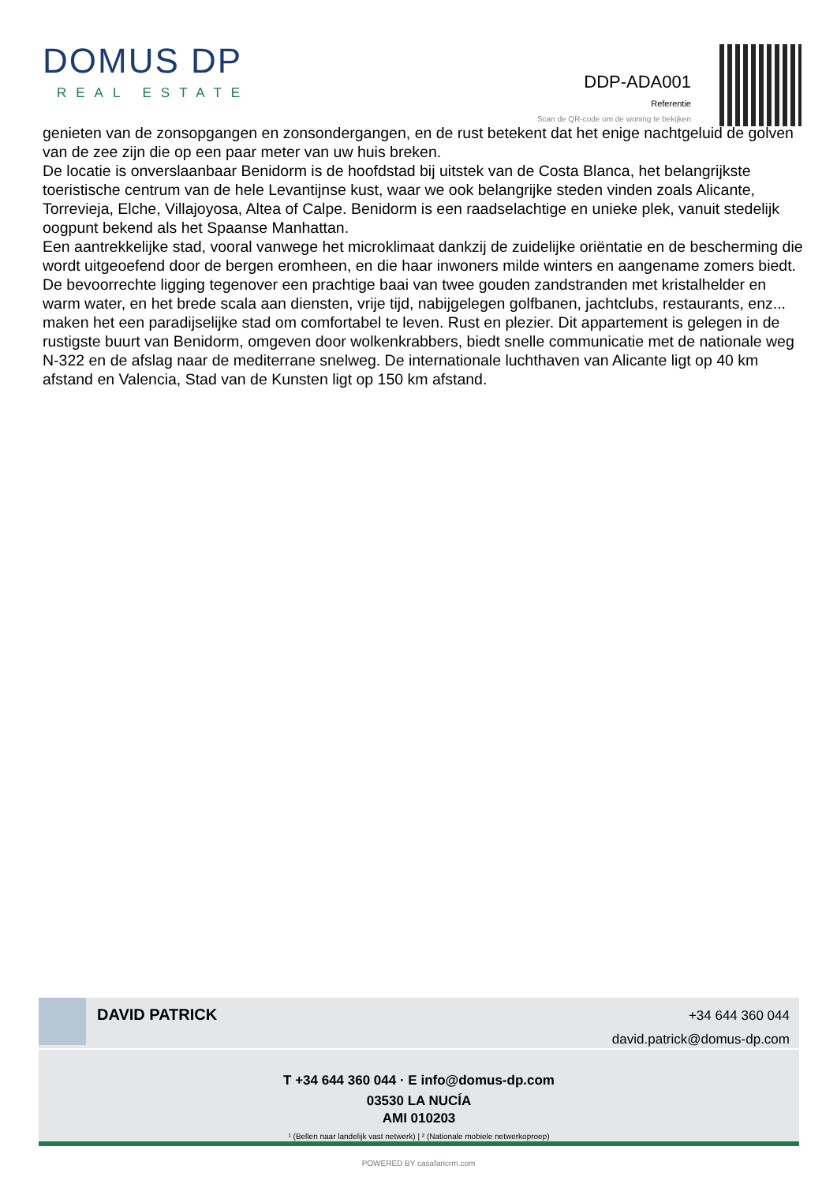DOMUS DP
REAL ESTATE
DDP-ADA001
Referentie
Scan de QR-code om de woning te bekijken
genieten van de zonsopgangen en zonsondergangen, en de rust betekent dat het enige nachtgeluid de golven van de zee zijn die op een paar meter van uw huis breken.
De locatie is onverslaanbaar Benidorm is de hoofdstad bij uitstek van de Costa Blanca, het belangrijkste toeristische centrum van de hele Levantijnse kust, waar we ook belangrijke steden vinden zoals Alicante, Torrevieja, Elche, Villajoyosa, Altea of Calpe. Benidorm is een raadselachtige en unieke plek, vanuit stedelijk oogpunt bekend als het Spaanse Manhattan.
Een aantrekkelijke stad, vooral vanwege het microklimaat dankzij de zuidelijke oriëntatie en de bescherming die wordt uitgeoefend door de bergen eromheen, en die haar inwoners milde winters en aangename zomers biedt. De bevoorrechte ligging tegenover een prachtige baai van twee gouden zandstranden met kristalhelder en warm water, en het brede scala aan diensten, vrije tijd, nabijgelegen golfbanen, jachtclubs, restaurants, enz... maken het een paradijselijke stad om comfortabel te leven. Rust en plezier. Dit appartement is gelegen in de rustigste buurt van Benidorm, omgeven door wolkenkrabbers, biedt snelle communicatie met de nationale weg N-322 en de afslag naar de mediterrane snelweg. De internationale luchthaven van Alicante ligt op 40 km afstand en Valencia, Stad van de Kunsten ligt op 150 km afstand.
DAVID PATRICK
+34 644 360 044
david.patrick@domus-dp.com
T +34 644 360 044 · E info@domus-dp.com
03530 LA NUCÍA
AMI 010203
¹ (Bellen naar landelijk vast netwerk) | ² (Nationale mobiele netwerkoproep)
POWERED BY casafaricrm.com